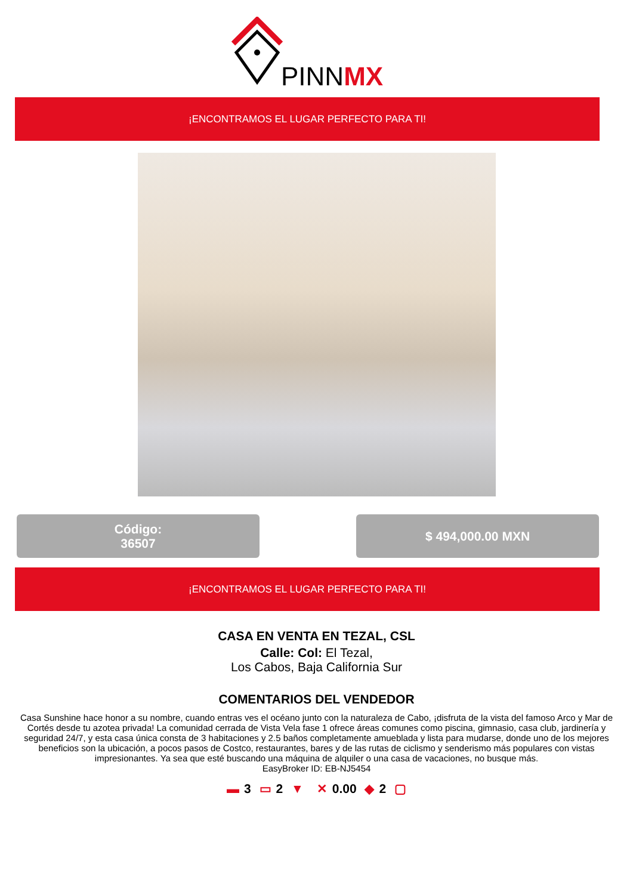PINNMX
¡ENCONTRAMOS EL LUGAR PERFECTO PARA TI!
Código:
36507
$ 494,000.00 MXN
¡ENCONTRAMOS EL LUGAR PERFECTO PARA TI!
CASA EN VENTA EN TEZAL, CSL
Calle: Col: El Tezal,
Los Cabos, Baja California Sur
COMENTARIOS DEL VENDEDOR
Casa Sunshine hace honor a su nombre, cuando entras ves el océano junto con la naturaleza de Cabo, ¡disfruta de la vista del famoso Arco y Mar de Cortés desde tu azotea privada! La comunidad cerrada de Vista Vela fase 1 ofrece áreas comunes como piscina, gimnasio, casa club, jardinería y seguridad 24/7, y esta casa única consta de 3 habitaciones y 2.5 baños completamente amueblada y lista para mudarse, donde uno de los mejores beneficios son la ubicación, a pocos pasos de Costco, restaurantes, bares y de las rutas de ciclismo y senderismo más populares con vistas impresionantes. Ya sea que esté buscando una máquina de alquiler o una casa de vacaciones, no busque más.
EasyBroker ID: EB-NJ5454
▬ 3 ▭ 2 ▼ ✕ 0.00 ◆ 2 ▢